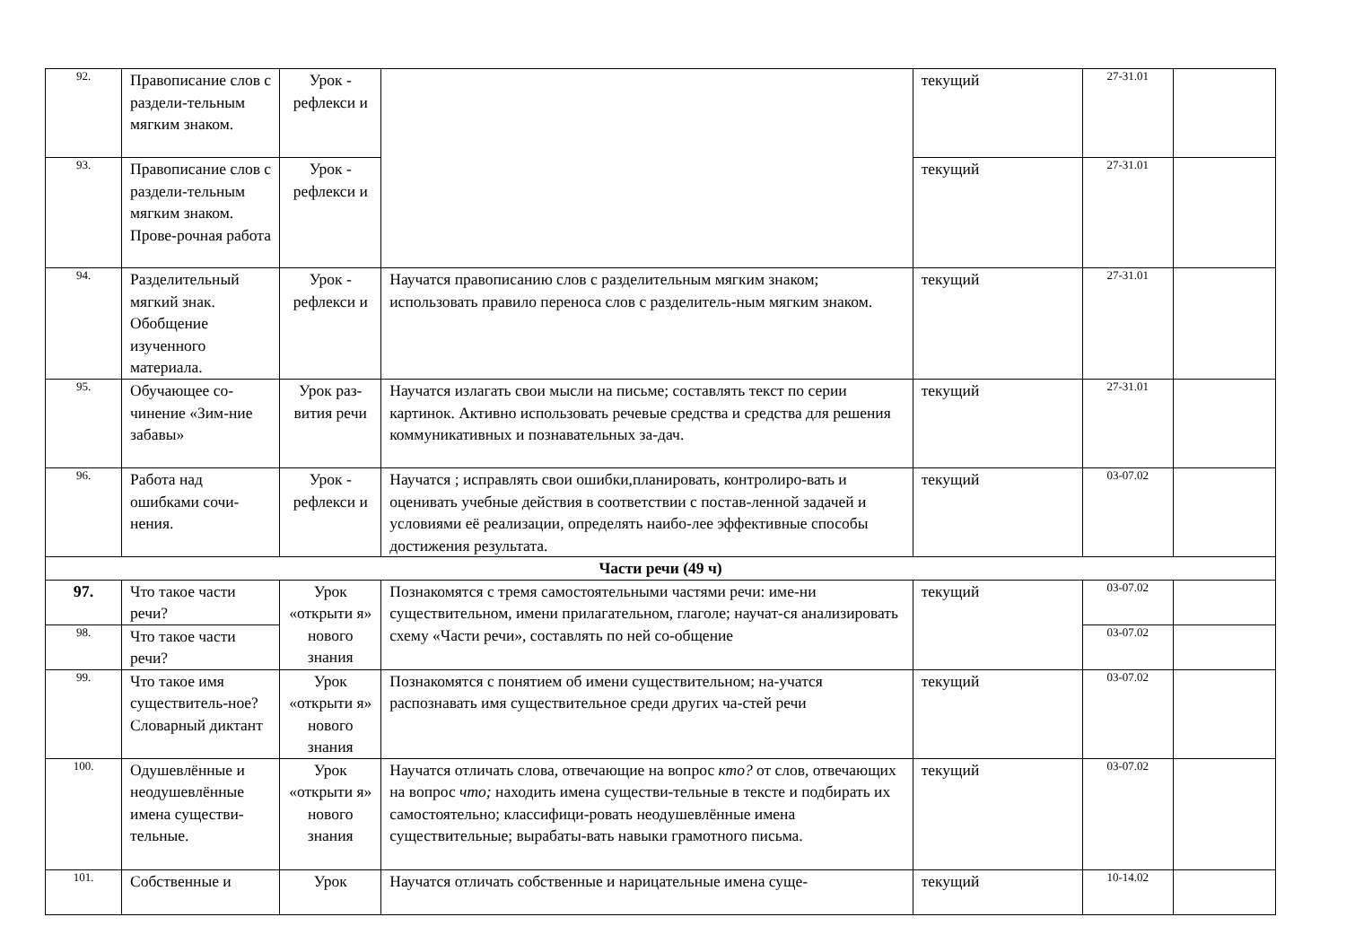| 92. | Правописание слов с раздели-тельным мягким знаком. | Урок - рефлекси и | | текущий | 27-31.01 | |
| 93. | Правописание слов с раздели-тельным мягким знаком. Прове-рочная работа | Урок - рефлекси и | | текущий | 27-31.01 | |
| 94. | Разделительный мягкий знак. Обобщение изученного материала. | Урок - рефлекси и | Научатся правописанию слов с разделительным мягким знаком; использовать правило переноса слов с разделитель-ным мягким знаком. | текущий | 27-31.01 | |
| 95. | Обучающее со-чинение «Зим-ние забавы» | Урок раз-вития речи | Научатся излагать свои мысли на письме; составлять текст по серии картинок. Активно использовать речевые средства и средства для решения коммуникативных и познавательных за-дач. | текущий | 27-31.01 | |
| 96. | Работа над ошибками сочи-нения. | Урок - рефлекси и | Научатся ; исправлять свои ошибки,планировать, контролиро-вать и оценивать учебные действия в соответствии с постав-ленной задачей и условиями её реализации, определять наибо-лее эффективные способы достижения результата. | текущий | 03-07.02 | |
| Части речи (49 ч) | | | | | | |
| 97. | Что такое части речи? | Урок «открыти я» нового знания | Познакомятся с тремя самостоятельными частями речи: име-ни существительном, имени прилагательном, глаголе; научат-ся анализировать схему «Части речи», составлять по ней со-общение | текущий | 03-07.02 | |
| 98. | Что такое части речи? | | | | 03-07.02 | |
| 99. | Что такое имя существитель-ное? Словарный диктант | Урок «открыти я» нового знания | Познакомятся с понятием об имени существительном; на-учатся распознавать имя существительное среди других ча-стей речи | текущий | 03-07.02 | |
| 100. | Одушевлённые и неодушевлённые имена существи-тельные. | Урок «открыти я» нового знания | Научатся отличать слова, отвечающие на вопрос кто? от слов, отвечающих на вопрос что; находить имена существи-тельные в тексте и подбирать их самостоятельно; классифици-ровать неодушевлённые имена существительные; вырабаты-вать навыки грамотного письма. | текущий | 03-07.02 | |
| 101. | Собственные и | Урок | Научатся отличать собственные и нарицательные имена суще- | текущий | 10-14.02 | |